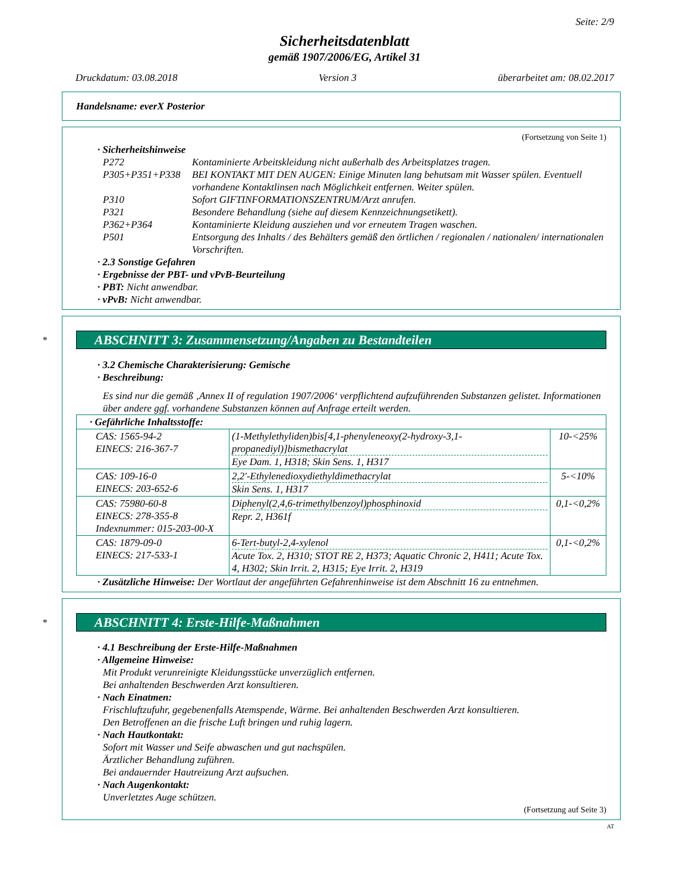Seite: 2/9
Sicherheitsdatenblatt
gemäß 1907/2006/EG, Artikel 31
Druckdatum: 03.08.2018 Version 3 überarbeitet am: 08.02.2017
Handelsname: everX Posterior
(Fortsetzung von Seite 1)
· Sicherheitshinweise
P272 Kontaminierte Arbeitskleidung nicht außerhalb des Arbeitsplatzes tragen.
P305+P351+P338 BEI KONTAKT MIT DEN AUGEN: Einige Minuten lang behutsam mit Wasser spülen. Eventuell vorhandene Kontaktlinsen nach Möglichkeit entfernen. Weiter spülen.
P310 Sofort GIFTINFORMATIONSZENTRUM/Arzt anrufen.
P321 Besondere Behandlung (siehe auf diesem Kennzeichnungsetikett).
P362+P364 Kontaminierte Kleidung ausziehen und vor erneutem Tragen waschen.
P501 Entsorgung des Inhalts / des Behälters gemäß den örtlichen / regionalen / nationalen/ internationalen Vorschriften.
· 2.3 Sonstige Gefahren
· Ergebnisse der PBT- und vPvB-Beurteilung
· PBT: Nicht anwendbar.
· vPvB: Nicht anwendbar.
* ABSCHNITT 3: Zusammensetzung/Angaben zu Bestandteilen
· 3.2 Chemische Charakterisierung: Gemische
· Beschreibung:
Es sind nur die gemäß ‚Annex II of regulation 1907/2006‘ verpflichtend aufzuführenden Substanzen gelistet. Informationen über andere ggf. vorhandene Substanzen können auf Anfrage erteilt werden.
| · Gefährliche Inhaltsstoffe: | | |
| CAS: 1565-94-2 EINECS: 216-367-7 | (1-Methylethyliden)bis[4,1-phenyleneoxy(2-hydroxy-3,1-propanediyl)]bismethacrylat Eye Dam. 1, H318; Skin Sens. 1, H317 | 10-<25% |
| CAS: 109-16-0 EINECS: 203-652-6 | 2,2'-Ethylenedioxydiethyldimethacrylat Skin Sens. 1, H317 | 5-<10% |
| CAS: 75980-60-8 EINECS: 278-355-8 Indexnummer: 015-203-00-X | Diphenyl(2,4,6-trimethylbenzoyl)phosphinoxid Repr. 2, H361f | 0,1-<0,2% |
| CAS: 1879-09-0 EINECS: 217-533-1 | 6-Tert-butyl-2,4-xylenol Acute Tox. 2, H310; STOT RE 2, H373; Aquatic Chronic 2, H411; Acute Tox. 4, H302; Skin Irrit. 2, H315; Eye Irrit. 2, H319 | 0,1-<0,2% |
· Zusätzliche Hinweise: Der Wortlaut der angeführten Gefahrenhinweise ist dem Abschnitt 16 zu entnehmen.
* ABSCHNITT 4: Erste-Hilfe-Maßnahmen
· 4.1 Beschreibung der Erste-Hilfe-Maßnahmen
· Allgemeine Hinweise:
Mit Produkt verunreinigte Kleidungsstücke unverzüglich entfernen.
Bei anhaltenden Beschwerden Arzt konsultieren.
· Nach Einatmen:
Frischluftzufuhr, gegebenenfalls Atemspende, Wärme. Bei anhaltenden Beschwerden Arzt konsultieren.
Den Betroffenen an die frische Luft bringen und ruhig lagern.
· Nach Hautkontakt:
Sofort mit Wasser und Seife abwaschen und gut nachspülen.
Ärztlicher Behandlung zuführen.
Bei andauernder Hautreizung Arzt aufsuchen.
· Nach Augenkontakt:
Unverletztes Auge schützen.
(Fortsetzung auf Seite 3)
AT